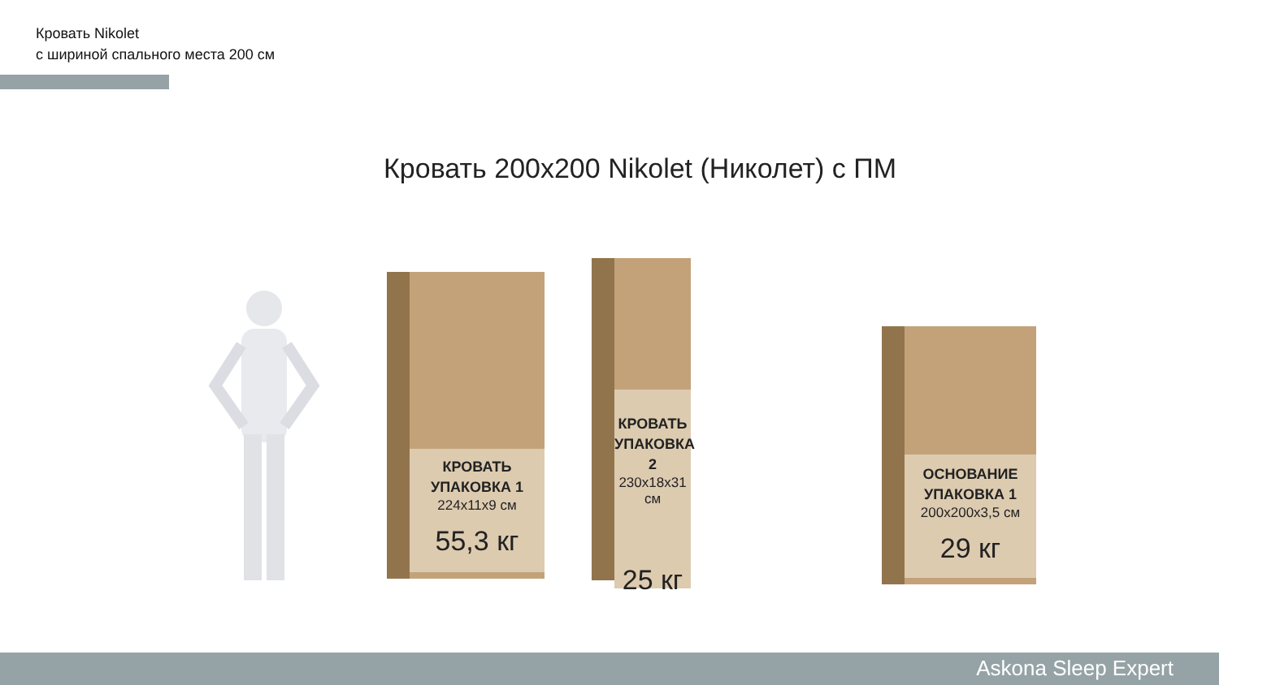Кровать Nikolet
с шириной спального места 200 см
Кровать 200x200 Nikolet (Николет) с ПМ
КРОВАТЬ
УПАКОВКА 1
224x11x9 см
55,3 кг
КРОВАТЬ
УПАКОВКА 2
230x18x31 см
25 кг
ОСНОВАНИЕ
УПАКОВКА 1
200x200x3,5 см
29 кг
Askona Sleep Expert